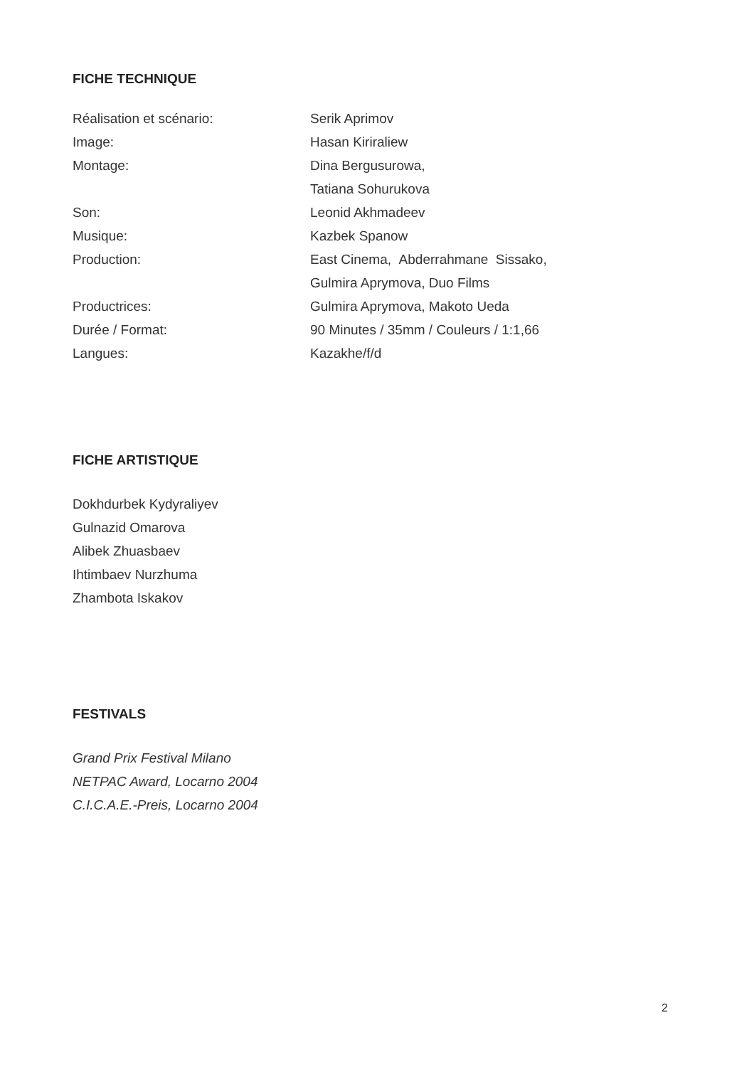FICHE TECHNIQUE
| Réalisation et scénario: | Serik Aprimov |
| Image: | Hasan Kiriraliew |
| Montage: | Dina Bergusurowa, |
| | Tatiana Sohurukova |
| Son: | Leonid Akhmadeev |
| Musique: | Kazbek Spanow |
| Production: | East Cinema, Abderrahmane Sissako, |
| | Gulmira Aprymova, Duo Films |
| Productrices: | Gulmira Aprymova, Makoto Ueda |
| Durée / Format: | 90 Minutes / 35mm / Couleurs / 1:1,66 |
| Langues: | Kazakhe/f/d |
FICHE ARTISTIQUE
Dokhdurbek Kydyraliyev
Gulnazid Omarova
Alibek Zhuasbaev
Ihtimbaev Nurzhuma
Zhambota Iskakov
FESTIVALS
Grand Prix Festival Milano
NETPAC Award, Locarno 2004
C.I.C.A.E.-Preis, Locarno 2004
2